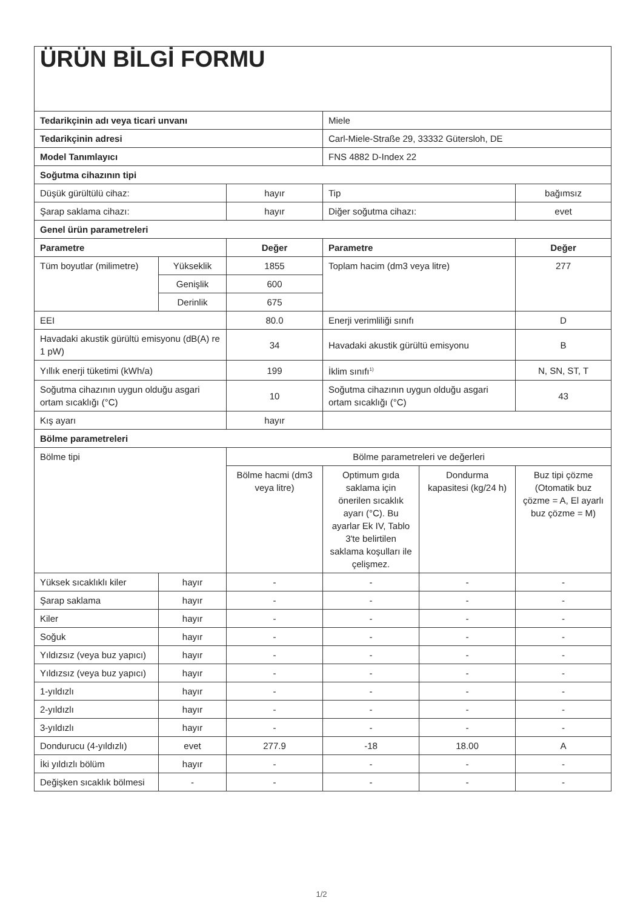| ÜRÜN BİLGİ FORMU | | | | | |
| Tedarikçinin adı veya ticari unvanı | | | Miele | | |
| Tedarikçinin adresi | | | Carl-Miele-Straße 29, 33332 Gütersloh, DE | | |
| Model Tanımlayıcı | | | FNS 4882 D-Index 22 | | |
| Soğutma cihazının tipi | | | | | |
| Düşük gürültülü cihaz: | | hayır | Tip | | bağımsız |
| Şarap saklama cihazı: | | hayır | Diğer soğutma cihazı: | | evet |
| Genel ürün parametreleri | | | | | |
| Parametre | | Değer | Parametre | | Değer |
| Tüm boyutlar (milimetre) | Yükseklik | 1855 | Toplam hacim (dm3 veya litre) | | 277 |
| | Genişlik | 600 | | | |
| | Derinlik | 675 | | | |
| EEI | | 80.0 | Enerji verimliliği sınıfı | | D |
| Havadaki akustik gürültü emisyonu (dB(A) re 1 pW) | | 34 | Havadaki akustik gürültü emisyonu | | B |
| Yıllık enerji tüketimi (kWh/a) | | 199 | İklim sınıfı<sup>1)</sup> | | N, SN, ST, T |
| Soğutma cihazının uygun olduğu asgari ortam sıcaklığı (°C) | | 10 | Soğutma cihazının uygun olduğu asgari ortam sıcaklığı (°C) | | 43 |
| Kış ayarı | | hayır | | | |
| Bölme parametreleri | | | | | |
| Bölme tipi | | Bölme parametreleri ve değerleri | | | |
| | | Bölme hacmi (dm3 veya litre) | Optimum gıda saklama için önerilen sıcaklık ayarı (°C). Bu ayarlar Ek IV, Tablo 3'te belirtilen saklama koşulları ile çelişmez. | Dondurma kapasitesi (kg/24 h) | Buz tipi çözme (Otomatik buz çözme = A, El ayarlı buz çözme = M) |
| Yüksek sıcaklıklı kiler | hayır | - | - | - | - |
| Şarap saklama | hayır | - | - | - | - |
| Kiler | hayır | - | - | - | - |
| Soğuk | hayır | - | - | - | - |
| Yıldızsız (veya buz yapıcı) | hayır | - | - | - | - |
| Yıldızsız (veya buz yapıcı) | hayır | - | - | - | - |
| 1-yıldızlı | hayır | - | - | - | - |
| 2-yıldızlı | hayır | - | - | - | - |
| 3-yıldızlı | hayır | - | - | - | - |
| Dondurucu (4-yıldızlı) | evet | 277.9 | -18 | 18.00 | A |
| İki yıldızlı bölüm | hayır | - | - | - | - |
| Değişken sıcaklık bölmesi | - | - | - | - | - |
1/2